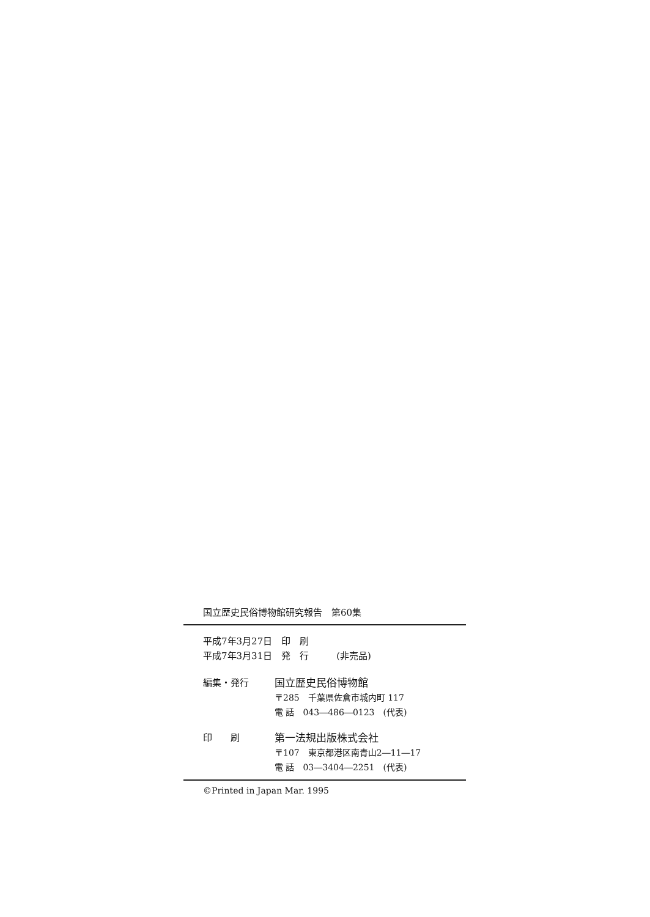国立歴史民俗博物館研究報告　第60集
平成7年3月27日　印　刷
平成7年3月31日　発　行　　　(非売品)
編集・発行 国立歴史民俗博物館
〒285　千葉県佐倉市城内町 117
電 話　043―486―0123　(代表)
印　　刷 第一法規出版株式会社
〒107　東京都港区南青山2―11―17
電 話　03―3404―2251　(代表)
©Printed in Japan Mar. 1995